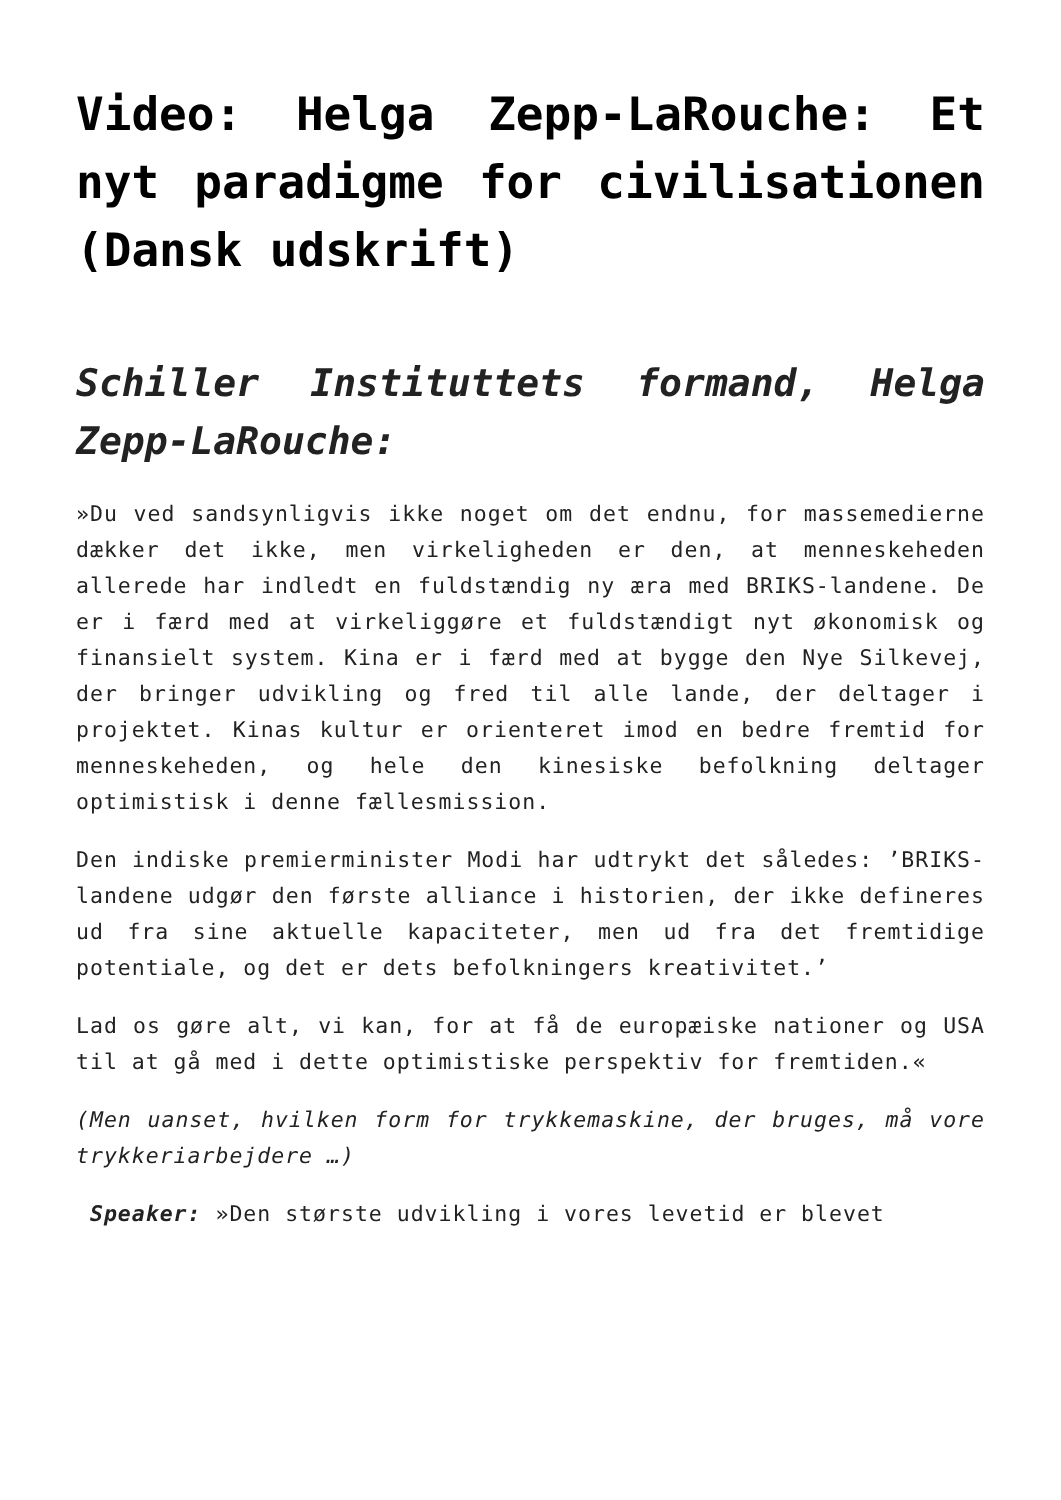Video: Helga Zepp-LaRouche: Et nyt paradigme for civilisationen (Dansk udskrift)
Schiller Instituttets formand, Helga Zepp-LaRouche:
»Du ved sandsynligvis ikke noget om det endnu, for massemedierne dækker det ikke, men virkeligheden er den, at menneskeheden allerede har indledt en fuldstændig ny æra med BRIKS-landene. De er i færd med at virkeliggøre et fuldstændigt nyt økonomisk og finansielt system. Kina er i færd med at bygge den Nye Silkevej, der bringer udvikling og fred til alle lande, der deltager i projektet. Kinas kultur er orienteret imod en bedre fremtid for menneskeheden, og hele den kinesiske befolkning deltager optimistisk i denne fællesmission.
Den indiske premierminister Modi har udtrykt det således: ’BRIKS-landene udgør den første alliance i historien, der ikke defineres ud fra sine aktuelle kapaciteter, men ud fra det fremtidige potentiale, og det er dets befolkningers kreativitet.’
Lad os gøre alt, vi kan, for at få de europæiske nationer og USA til at gå med i dette optimistiske perspektiv for fremtiden.«
(Men uanset, hvilken form for trykkemaskine, der bruges, må vore trykkeriarbejdere …)
Speaker: »Den største udvikling i vores levetid er blevet